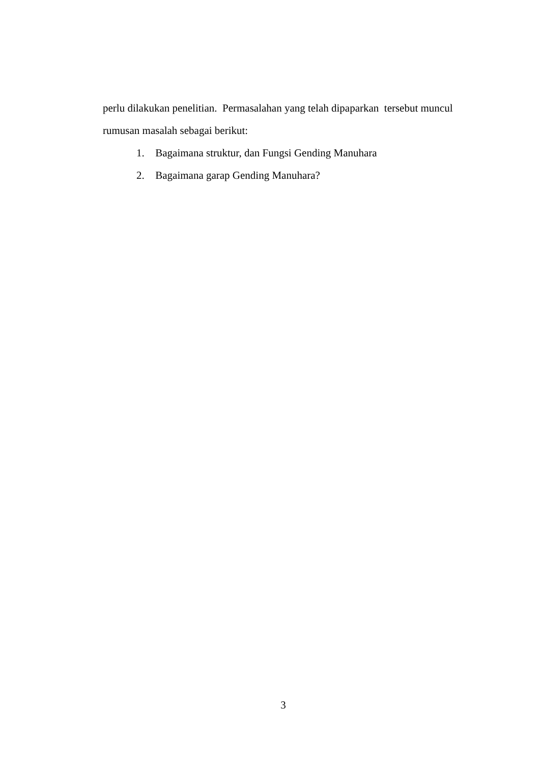perlu dilakukan penelitian. Permasalahan yang telah dipaparkan tersebut muncul rumusan masalah sebagai berikut:
1. Bagaimana struktur, dan Fungsi Gending Manuhara
2. Bagaimana garap Gending Manuhara?
3